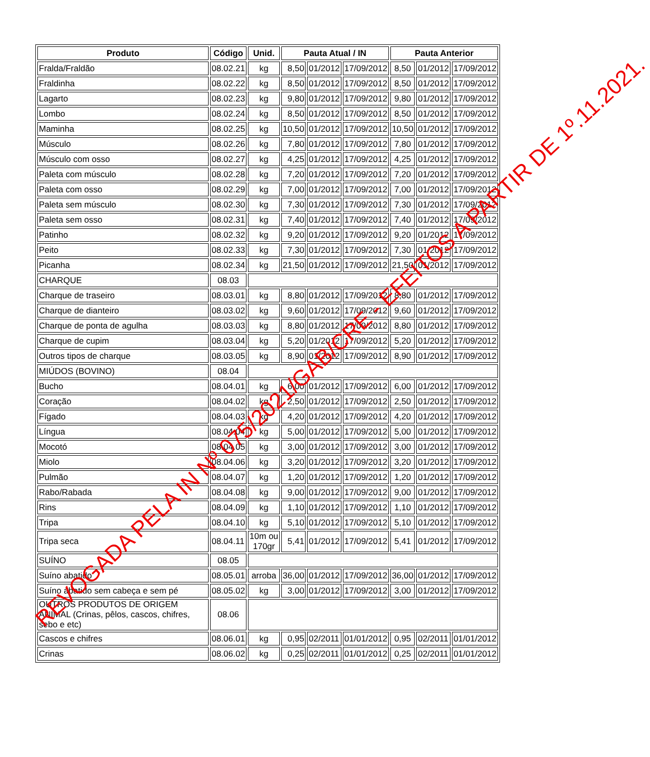| Produto | Código | Unid. | Pauta Atual / IN | | | Pauta Anterior | | |
| --- | --- | --- | --- | --- | --- | --- | --- | --- |
| Fralda/Fraldão | 08.02.21 | kg | 8,50 | 01/2012 | 17/09/2012 | 8,50 | 01/2012 | 17/09/2012 |
| Fraldinha | 08.02.22 | kg | 8,50 | 01/2012 | 17/09/2012 | 8,50 | 01/2012 | 17/09/2012 |
| Lagarto | 08.02.23 | kg | 9,80 | 01/2012 | 17/09/2012 | 9,80 | 01/2012 | 17/09/2012 |
| Lombo | 08.02.24 | kg | 8,50 | 01/2012 | 17/09/2012 | 8,50 | 01/2012 | 17/09/2012 |
| Maminha | 08.02.25 | kg | 10,50 | 01/2012 | 17/09/2012 | 10,50 | 01/2012 | 17/09/2012 |
| Músculo | 08.02.26 | kg | 7,80 | 01/2012 | 17/09/2012 | 7,80 | 01/2012 | 17/09/2012 |
| Músculo com osso | 08.02.27 | kg | 4,25 | 01/2012 | 17/09/2012 | 4,25 | 01/2012 | 17/09/2012 |
| Paleta com músculo | 08.02.28 | kg | 7,20 | 01/2012 | 17/09/2012 | 7,20 | 01/2012 | 17/09/2012 |
| Paleta com osso | 08.02.29 | kg | 7,00 | 01/2012 | 17/09/2012 | 7,00 | 01/2012 | 17/09/2012 |
| Paleta sem músculo | 08.02.30 | kg | 7,30 | 01/2012 | 17/09/2012 | 7,30 | 01/2012 | 17/09/2012 |
| Paleta sem osso | 08.02.31 | kg | 7,40 | 01/2012 | 17/09/2012 | 7,40 | 01/2012 | 17/09/2012 |
| Patinho | 08.02.32 | kg | 9,20 | 01/2012 | 17/09/2012 | 9,20 | 01/2012 | 17/09/2012 |
| Peito | 08.02.33 | kg | 7,30 | 01/2012 | 17/09/2012 | 7,30 | 01/2012 | 17/09/2012 |
| Picanha | 08.02.34 | kg | 21,50 | 01/2012 | 17/09/2012 | 21,50 | 01/2012 | 17/09/2012 |
| CHARQUE | 08.03 | | | | | | | |
| Charque de traseiro | 08.03.01 | kg | 8,80 | 01/2012 | 17/09/2012 | 8,80 | 01/2012 | 17/09/2012 |
| Charque de dianteiro | 08.03.02 | kg | 9,60 | 01/2012 | 17/09/2012 | 9,60 | 01/2012 | 17/09/2012 |
| Charque de ponta de agulha | 08.03.03 | kg | 8,80 | 01/2012 | 17/09/2012 | 8,80 | 01/2012 | 17/09/2012 |
| Charque de cupim | 08.03.04 | kg | 5,20 | 01/2012 | 17/09/2012 | 5,20 | 01/2012 | 17/09/2012 |
| Outros tipos de charque | 08.03.05 | kg | 8,90 | 01/2012 | 17/09/2012 | 8,90 | 01/2012 | 17/09/2012 |
| MIÚDOS (BOVINO) | 08.04 | | | | | | | |
| Bucho | 08.04.01 | kg | 6,00 | 01/2012 | 17/09/2012 | 6,00 | 01/2012 | 17/09/2012 |
| Coração | 08.04.02 | kg | 2,50 | 01/2012 | 17/09/2012 | 2,50 | 01/2012 | 17/09/2012 |
| Fígado | 08.04.03 | kg | 4,20 | 01/2012 | 17/09/2012 | 4,20 | 01/2012 | 17/09/2012 |
| Língua | 08.04.04 | kg | 5,00 | 01/2012 | 17/09/2012 | 5,00 | 01/2012 | 17/09/2012 |
| Mocotó | 08.04.05 | kg | 3,00 | 01/2012 | 17/09/2012 | 3,00 | 01/2012 | 17/09/2012 |
| Miolo | 08.04.06 | kg | 3,20 | 01/2012 | 17/09/2012 | 3,20 | 01/2012 | 17/09/2012 |
| Pulmão | 08.04.07 | kg | 1,20 | 01/2012 | 17/09/2012 | 1,20 | 01/2012 | 17/09/2012 |
| Rabo/Rabada | 08.04.08 | kg | 9,00 | 01/2012 | 17/09/2012 | 9,00 | 01/2012 | 17/09/2012 |
| Rins | 08.04.09 | kg | 1,10 | 01/2012 | 17/09/2012 | 1,10 | 01/2012 | 17/09/2012 |
| Tripa | 08.04.10 | kg | 5,10 | 01/2012 | 17/09/2012 | 5,10 | 01/2012 | 17/09/2012 |
| Tripa seca | 08.04.11 | 10m ou 170gr | 5,41 | 01/2012 | 17/09/2012 | 5,41 | 01/2012 | 17/09/2012 |
| SUÍNO | 08.05 | | | | | | | |
| Suíno abatido | 08.05.01 | arroba | 36,00 | 01/2012 | 17/09/2012 | 36,00 | 01/2012 | 17/09/2012 |
| Suíno abatido sem cabeça e sem pé | 08.05.02 | kg | 3,00 | 01/2012 | 17/09/2012 | 3,00 | 01/2012 | 17/09/2012 |
| OUTROS PRODUTOS DE ORIGEM ANIMAL (Crinas, pêlos, cascos, chifres, sebo e etc) | 08.06 | | | | | | | |
| Cascos e chifres | 08.06.01 | kg | 0,95 | 02/2011 | 01/01/2012 | 0,95 | 02/2011 | 01/01/2012 |
| Crinas | 08.06.02 | kg | 0,25 | 02/2011 | 01/01/2012 | 0,25 | 02/2011 | 01/01/2012 |
REVOGADA PELA IN Nº 075/2021/GAB/CRE - EFEITOS A PARTIR DE 1º.11.2021.